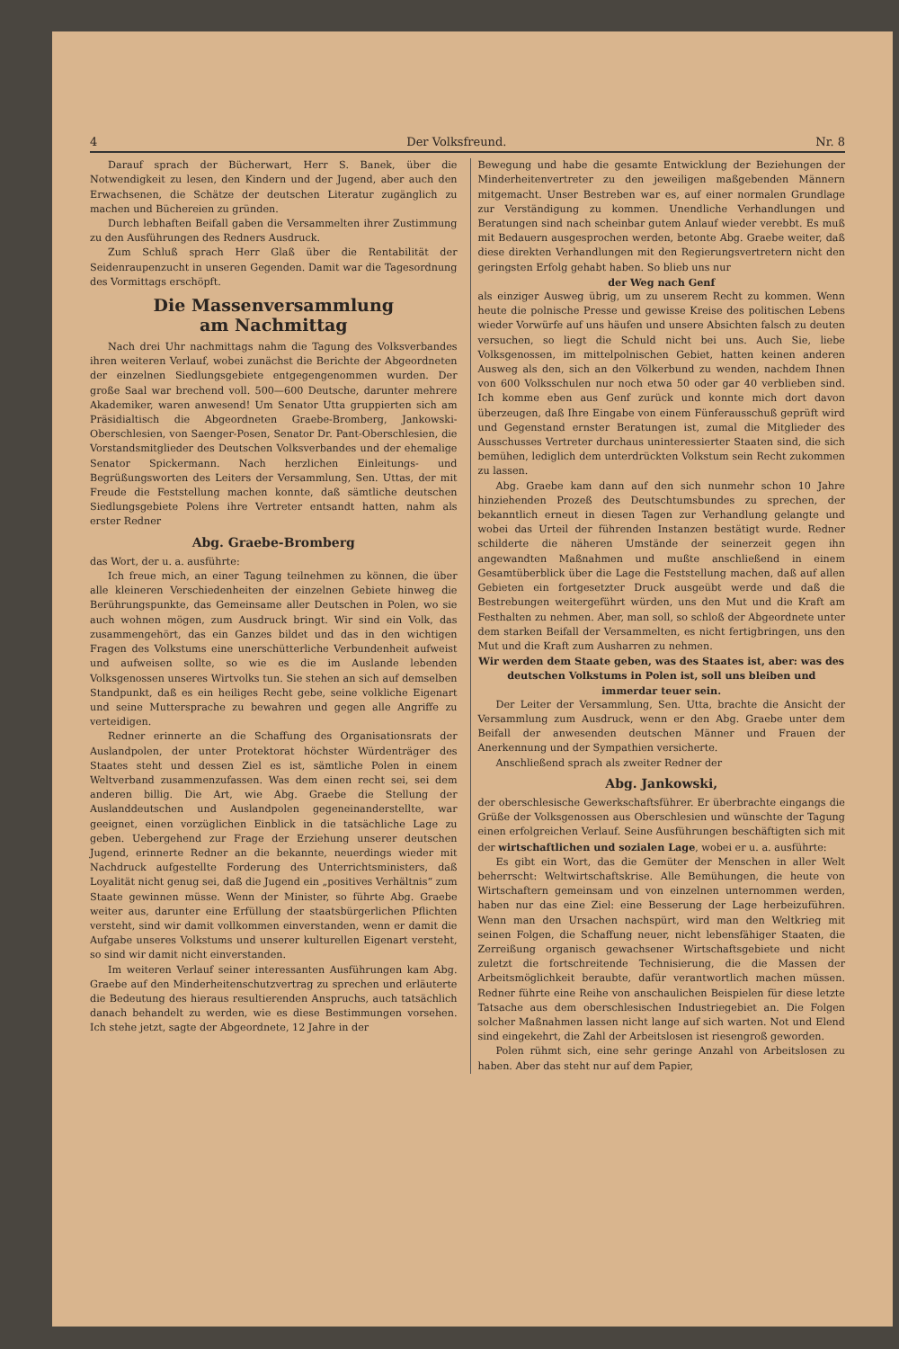4 Der Volksfreund. Nr. 8
Darauf sprach der Bücherwart, Herr S. Banek, über die Notwendigkeit zu lesen, den Kindern und der Jugend, aber auch den Erwachsenen, die Schätze der deutschen Literatur zugänglich zu machen und Büchereien zu gründen.
Durch lebhaften Beifall gaben die Versammelten ihrer Zustimmung zu den Ausführungen des Redners Ausdruck.
Zum Schluß sprach Herr Glaß über die Rentabilität der Seidenraupenzucht in unseren Gegenden. Damit war die Tagesordnung des Vormittags erschöpft.
Die Massenversammlung
am Nachmittag
Nach drei Uhr nachmittags nahm die Tagung des Volksverbandes ihren weiteren Verlauf, wobei zunächst die Berichte der Abgeordneten der einzelnen Siedlungsgebiete entgegengenommen wurden. Der große Saal war brechend voll. 500—600 Deutsche, darunter mehrere Akademiker, waren anwesend! Um Senator Utta gruppierten sich am Präsidialtisch die Abgeordneten Graebe-Bromberg, Jankowski-Oberschlesien, von Saenger-Posen, Senator Dr. Pant-Oberschlesien, die Vorstandsmitglieder des Deutschen Volksverbandes und der ehemalige Senator Spickermann. Nach herzlichen Einleitungs- und Begrüßungsworten des Leiters der Versammlung, Sen. Uttas, der mit Freude die Feststellung machen konnte, daß sämtliche deutschen Siedlungsgebiete Polens ihre Vertreter entsandt hatten, nahm als erster Redner
Abg. Graebe-Bromberg
das Wort, der u. a. ausführte:
Ich freue mich, an einer Tagung teilnehmen zu können, die über alle kleineren Verschiedenheiten der einzelnen Gebiete hinweg die Berührungspunkte, das Gemeinsame aller Deutschen in Polen, wo sie auch wohnen mögen, zum Ausdruck bringt. Wir sind ein Volk, das zusammengehört, das ein Ganzes bildet und das in den wichtigen Fragen des Volkstums eine unerschütterliche Verbundenheit aufweist und aufweisen sollte, so wie es die im Auslande lebenden Volksgenossen unseres Wirtvolks tun. Sie stehen an sich auf demselben Standpunkt, daß es ein heiliges Recht gebe, seine volkliche Eigenart und seine Muttersprache zu bewahren und gegen alle Angriffe zu verteidigen.
Redner erinnerte an die Schaffung des Organisationsrats der Auslandpolen, der unter Protektorat höchster Würdenträger des Staates steht und dessen Ziel es ist, sämtliche Polen in einem Weltverband zusammenzufassen. Was dem einen recht sei, sei dem anderen billig. Die Art, wie Abg. Graebe die Stellung der Auslanddeutschen und Auslandpolen gegeneinanderstellte, war geeignet, einen vorzüglichen Einblick in die tatsächliche Lage zu geben. Uebergehend zur Frage der Erziehung unserer deutschen Jugend, erinnerte Redner an die bekannte, neuerdings wieder mit Nachdruck aufgestellte Forderung des Unterrichtsministers, daß Loyalität nicht genug sei, daß die Jugend ein „positives Verhältnis“ zum Staate gewinnen müsse. Wenn der Minister, so führte Abg. Graebe weiter aus, darunter eine Erfüllung der staatsbürgerlichen Pflichten versteht, sind wir damit vollkommen einverstanden, wenn er damit die Aufgabe unseres Volkstums und unserer kulturellen Eigenart versteht, so sind wir damit nicht einverstanden.
Im weiteren Verlauf seiner interessanten Ausführungen kam Abg. Graebe auf den Minderheitenschutzvertrag zu sprechen und erläuterte die Bedeutung des hieraus resultierenden Anspruchs, auch tatsächlich danach behandelt zu werden, wie es diese Bestimmungen vorsehen. Ich stehe jetzt, sagte der Abgeordnete, 12 Jahre in der
Bewegung und habe die gesamte Entwicklung der Beziehungen der Minderheitenvertreter zu den jeweiligen maßgebenden Männern mitgemacht. Unser Bestreben war es, auf einer normalen Grundlage zur Verständigung zu kommen. Unendliche Verhandlungen und Beratungen sind nach scheinbar gutem Anlauf wieder verebbt. Es muß mit Bedauern ausgesprochen werden, betonte Abg. Graebe weiter, daß diese direkten Verhandlungen mit den Regierungsvertretern nicht den geringsten Erfolg gehabt haben. So blieb uns nur
der Weg nach Genf
als einziger Ausweg übrig, um zu unserem Recht zu kommen. Wenn heute die polnische Presse und gewisse Kreise des politischen Lebens wieder Vorwürfe auf uns häufen und unsere Absichten falsch zu deuten versuchen, so liegt die Schuld nicht bei uns. Auch Sie, liebe Volksgenossen, im mittelpolnischen Gebiet, hatten keinen anderen Ausweg als den, sich an den Völkerbund zu wenden, nachdem Ihnen von 600 Volksschulen nur noch etwa 50 oder gar 40 verblieben sind. Ich komme eben aus Genf zurück und konnte mich dort davon überzeugen, daß Ihre Eingabe von einem Fünferausschuß geprüft wird und Gegenstand ernster Beratungen ist, zumal die Mitglieder des Ausschusses Vertreter durchaus uninteressierter Staaten sind, die sich bemühen, lediglich dem unterdrückten Volkstum sein Recht zukommen zu lassen.
Abg. Graebe kam dann auf den sich nunmehr schon 10 Jahre hinziehenden Prozeß des Deutschtumsbundes zu sprechen, der bekanntlich erneut in diesen Tagen zur Verhandlung gelangte und wobei das Urteil der führenden Instanzen bestätigt wurde. Redner schilderte die näheren Umstände der seinerzeit gegen ihn angewandten Maßnahmen und mußte anschließend in einem Gesamtüberblick über die Lage die Feststellung machen, daß auf allen Gebieten ein fortgesetzter Druck ausgeübt werde und daß die Bestrebungen weitergeführt würden, uns den Mut und die Kraft am Festhalten zu nehmen. Aber, man soll, so schloß der Abgeordnete unter dem starken Beifall der Versammelten, es nicht fertigbringen, uns den Mut und die Kraft zum Ausharren zu nehmen.
Wir werden dem Staate geben, was des Staates ist, aber: was des deutschen Volkstums in Polen ist, soll uns bleiben und immerdar teuer sein.
Der Leiter der Versammlung, Sen. Utta, brachte die Ansicht der Versammlung zum Ausdruck, wenn er den Abg. Graebe unter dem Beifall der anwesenden deutschen Männer und Frauen der Anerkennung und der Sympathien versicherte.
Anschließend sprach als zweiter Redner der
Abg. Jankowski,
der oberschlesische Gewerkschaftsführer. Er überbrachte eingangs die Grüße der Volksgenossen aus Oberschlesien und wünschte der Tagung einen erfolgreichen Verlauf. Seine Ausführungen beschäftigten sich mit der wirtschaftlichen und sozialen Lage, wobei er u. a. ausführte:
Es gibt ein Wort, das die Gemüter der Menschen in aller Welt beherrscht: Weltwirtschaftskrise. Alle Bemühungen, die heute von Wirtschaftern gemeinsam und von einzelnen unternommen werden, haben nur das eine Ziel: eine Besserung der Lage herbeizuführen. Wenn man den Ursachen nachspürt, wird man den Weltkrieg mit seinen Folgen, die Schaffung neuer, nicht lebensfähiger Staaten, die Zerreißung organisch gewachsener Wirtschaftsgebiete und nicht zuletzt die fortschreitende Technisierung, die die Massen der Arbeitsmöglichkeit beraubte, dafür verantwortlich machen müssen. Redner führte eine Reihe von anschaulichen Beispielen für diese letzte Tatsache aus dem oberschlesischen Industriegebiet an. Die Folgen solcher Maßnahmen lassen nicht lange auf sich warten. Not und Elend sind eingekehrt, die Zahl der Arbeitslosen ist riesengroß geworden.
Polen rühmt sich, eine sehr geringe Anzahl von Arbeitslosen zu haben. Aber das steht nur auf dem Papier,